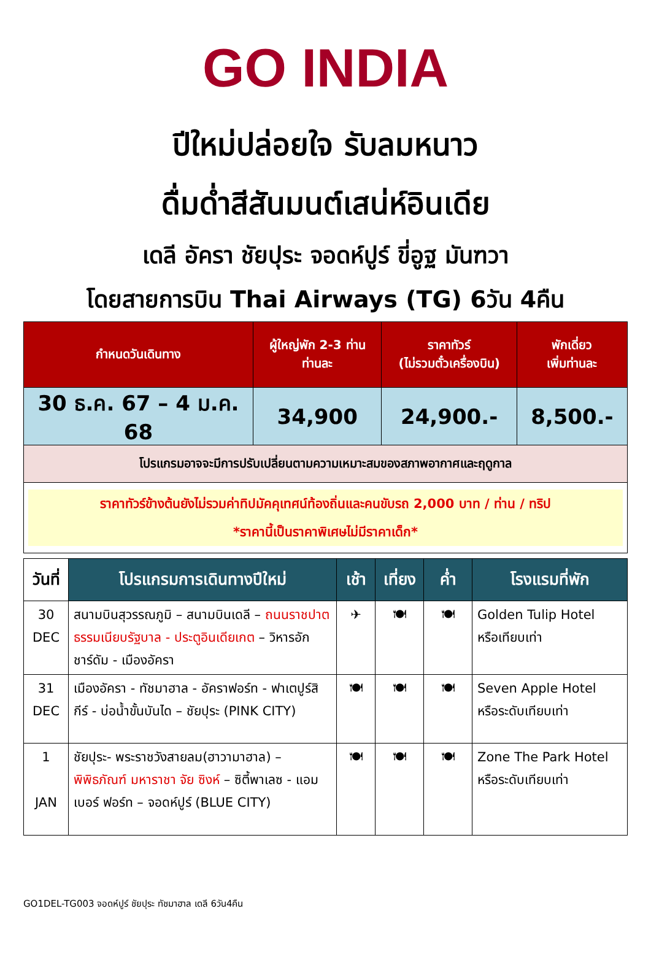GO INDIA
ปีใหม่ปล่อยใจ รับลมหนาว
ดื่มด่ำสีสันมนต์เสน่ห์อินเดีย
เดลี อัครา ชัยปุระ จอดห์ปูร์ ขี่อูฐ มันฑวา
โดยสายการบิน Thai Airways (TG) 6วัน 4คืน
| กำหนดวันเดินทาง | ผู้ใหญ่พัก 2-3 ท่าน ท่านละ | ราคาทัวร์ (ไม่รวมตั๋วเครื่องบิน) | พักเดี่ยว เพิ่มท่านละ |
| --- | --- | --- | --- |
| 30 ธ.ค. 67 – 4 ม.ค. 68 | 34,900 | 24,900.- | 8,500.- |
| โปรแกรมอาจจะมีการปรับเปลี่ยนตามความเหมาะสมของสภาพอากาศและฤดูกาล | | | |
| ราคาทัวร์ข้างต้นยังไม่รวมค่าทิปมัคคุเทศน์ท้องถิ่นและคนขับรถ 2,000 บาท / ท่าน / ทริป *ราคานี้เป็นราคาพิเศษไม่มีราคาเด็ก* | | | |
| วันที่ | โปรแกรมการเดินทางปีใหม่ | เช้า | เที่ยง | ค่ำ | โรงแรมที่พัก |
| --- | --- | --- | --- | --- | --- |
| 30 DEC | สนามบินสุวรรณภูมิ – สนามบินเดลี – ถนนราชปาต ธรรมเนียบรัฐบาล - ประตูอินเดียเกต – วิหารอักชาร์ดัม - เมืองอัครา | ✈ | 🍽 | 🍽 | Golden Tulip Hotel หรือเทียบเท่า |
| 31 DEC | เมืองอัครา - ทัชมาฮาล - อัคราฟอร์ท - ฟาเตปูร์สิกีร์ - บ่อน้ำขั้นบันได – ชัยปุระ (PINK CITY) | 🍽 | 🍽 | 🍽 | Seven Apple Hotel หรือระดับเทียบเท่า |
| 1 JAN | ชัยปุระ- พระราชวังสายลม(ฮาวามาฮาล) – พิพิธภัณฑ์ มหาราชา จัย ซิงห์ – ซิตี้พาเลซ - แอมเบอร์ ฟอร์ท – จอดห์ปูร์ (BLUE CITY) | 🍽 | 🍽 | 🍽 | Zone The Park Hotel หรือระดับเทียบเท่า |
GO1DEL-TG003 จอดห์ปูร์ ชัยปุระ ทัชมาฮาล เดลี 6วัน4คืน